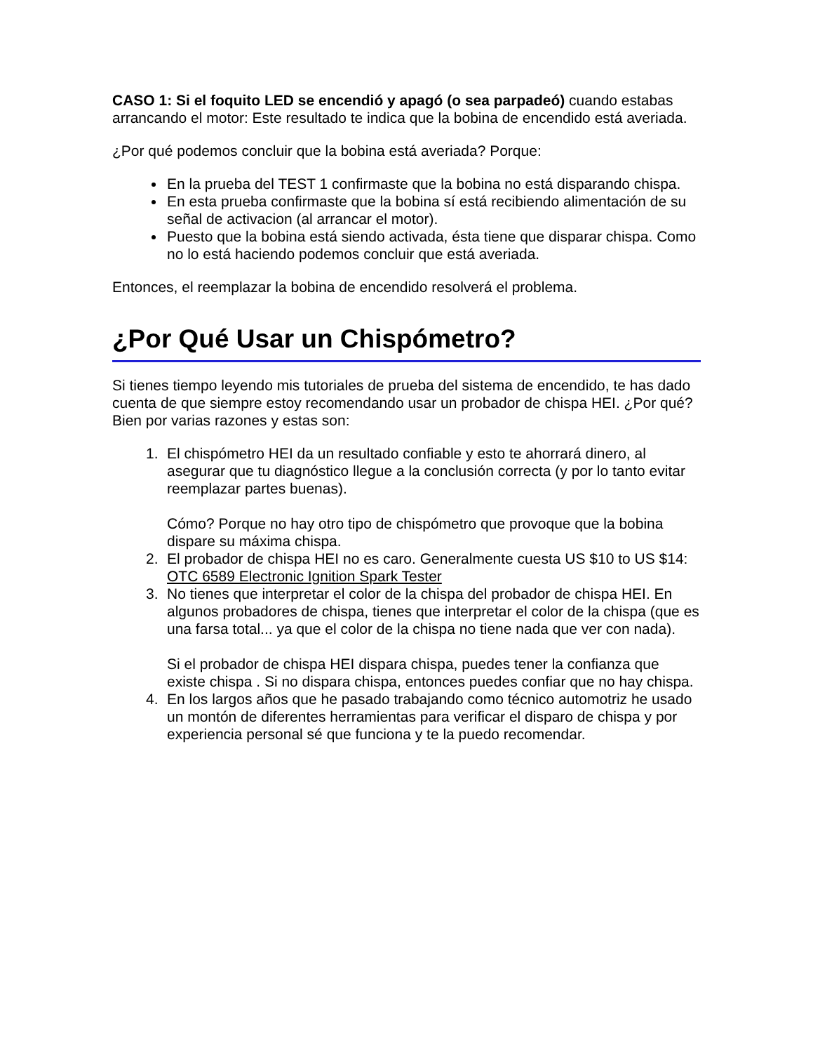CASO 1: Si el foquito LED se encendió y apagó (o sea parpadeó) cuando estabas arrancando el motor: Este resultado te indica que la bobina de encendido está averiada.
¿Por qué podemos concluir que la bobina está averiada? Porque:
En la prueba del TEST 1 confirmaste que la bobina no está disparando chispa.
En esta prueba confirmaste que la bobina sí está recibiendo alimentación de su señal de activacion (al arrancar el motor).
Puesto que la bobina está siendo activada, ésta tiene que disparar chispa. Como no lo está haciendo podemos concluir que está averiada.
Entonces, el reemplazar la bobina de encendido resolverá el problema.
¿Por Qué Usar un Chispómetro?
Si tienes tiempo leyendo mis tutoriales de prueba del sistema de encendido, te has dado cuenta de que siempre estoy recomendando usar un probador de chispa HEI. ¿Por qué? Bien por varias razones y estas son:
1. El chispómetro HEI da un resultado confiable y esto te ahorrará dinero, al asegurar que tu diagnóstico llegue a la conclusión correcta (y por lo tanto evitar reemplazar partes buenas).
Cómo? Porque no hay otro tipo de chispómetro que provoque que la bobina dispare su máxima chispa.
2. El probador de chispa HEI no es caro. Generalmente cuesta US $10 to US $14: OTC 6589 Electronic Ignition Spark Tester
3. No tienes que interpretar el color de la chispa del probador de chispa HEI. En algunos probadores de chispa, tienes que interpretar el color de la chispa (que es una farsa total... ya que el color de la chispa no tiene nada que ver con nada).
Si el probador de chispa HEI dispara chispa, puedes tener la confianza que existe chispa . Si no dispara chispa, entonces puedes confiar que no hay chispa.
4. En los largos años que he pasado trabajando como técnico automotriz he usado un montón de diferentes herramientas para verificar el disparo de chispa y por experiencia personal sé que funciona y te la puedo recomendar.